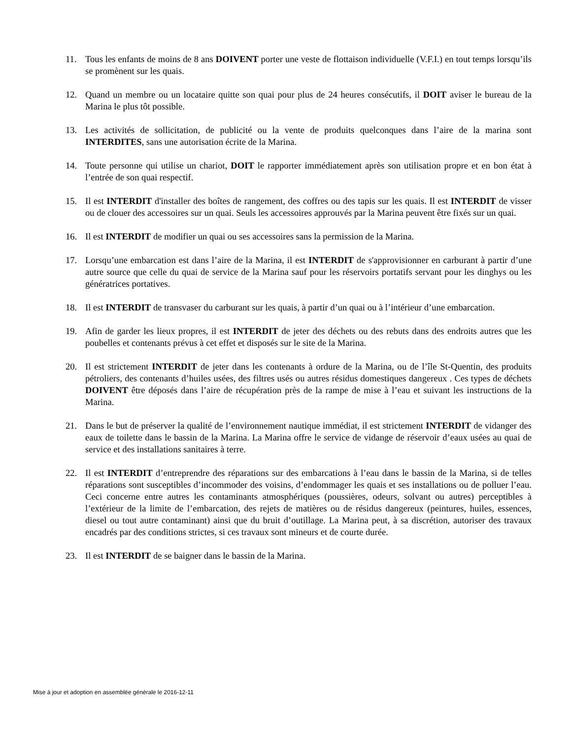11. Tous les enfants de moins de 8 ans DOIVENT porter une veste de flottaison individuelle (V.F.I.) en tout temps lorsqu’ils se promènent sur les quais.
12. Quand un membre ou un locataire quitte son quai pour plus de 24 heures consécutifs, il DOIT aviser le bureau de la Marina le plus tôt possible.
13. Les activités de sollicitation, de publicité ou la vente de produits quelconques dans l’aire de la marina sont INTERDITES, sans une autorisation écrite de la Marina.
14. Toute personne qui utilise un chariot, DOIT le rapporter immédiatement après son utilisation propre et en bon état à l’entrée de son quai respectif.
15. Il est INTERDIT d'installer des boîtes de rangement, des coffres ou des tapis sur les quais. Il est INTERDIT de visser ou de clouer des accessoires sur un quai. Seuls les accessoires approuvés par la Marina peuvent être fixés sur un quai.
16. Il est INTERDIT de modifier un quai ou ses accessoires sans la permission de la Marina.
17. Lorsqu’une embarcation est dans l’aire de la Marina, il est INTERDIT de s'approvisionner en carburant à partir d’une autre source que celle du quai de service de la Marina sauf pour les réservoirs portatifs servant pour les dinghys ou les génératrices portatives.
18. Il est INTERDIT de transvaser du carburant sur les quais, à partir d’un quai ou à l’intérieur d’une embarcation.
19. Afin de garder les lieux propres, il est INTERDIT de jeter des déchets ou des rebuts dans des endroits autres que les poubelles et contenants prévus à cet effet et disposés sur le site de la Marina.
20. Il est strictement INTERDIT de jeter dans les contenants à ordure de la Marina, ou de l’île St-Quentin, des produits pétroliers, des contenants d’huiles usées, des filtres usés ou autres résidus domestiques dangereux . Ces types de déchets DOIVENT être déposés dans l’aire de récupération près de la rampe de mise à l’eau et suivant les instructions de la Marina.
21. Dans le but de préserver la qualité de l’environnement nautique immédiat, il est strictement INTERDIT de vidanger des eaux de toilette dans le bassin de la Marina. La Marina offre le service de vidange de réservoir d’eaux usées au quai de service et des installations sanitaires à terre.
22. Il est INTERDIT d’entreprendre des réparations sur des embarcations à l’eau dans le bassin de la Marina, si de telles réparations sont susceptibles d’incommoder des voisins, d’endommager les quais et ses installations ou de polluer l’eau. Ceci concerne entre autres les contaminants atmosphériques (poussières, odeurs, solvant ou autres) perceptibles à l’extérieur de la limite de l’embarcation, des rejets de matières ou de résidus dangereux (peintures, huiles, essences, diesel ou tout autre contaminant) ainsi que du bruit d’outillage. La Marina peut, à sa discrétion, autoriser des travaux encadrés par des conditions strictes, si ces travaux sont mineurs et de courte durée.
23. Il est INTERDIT de se baigner dans le bassin de la Marina.
Mise à jour et adoption en assemblée générale le 2016-12-11